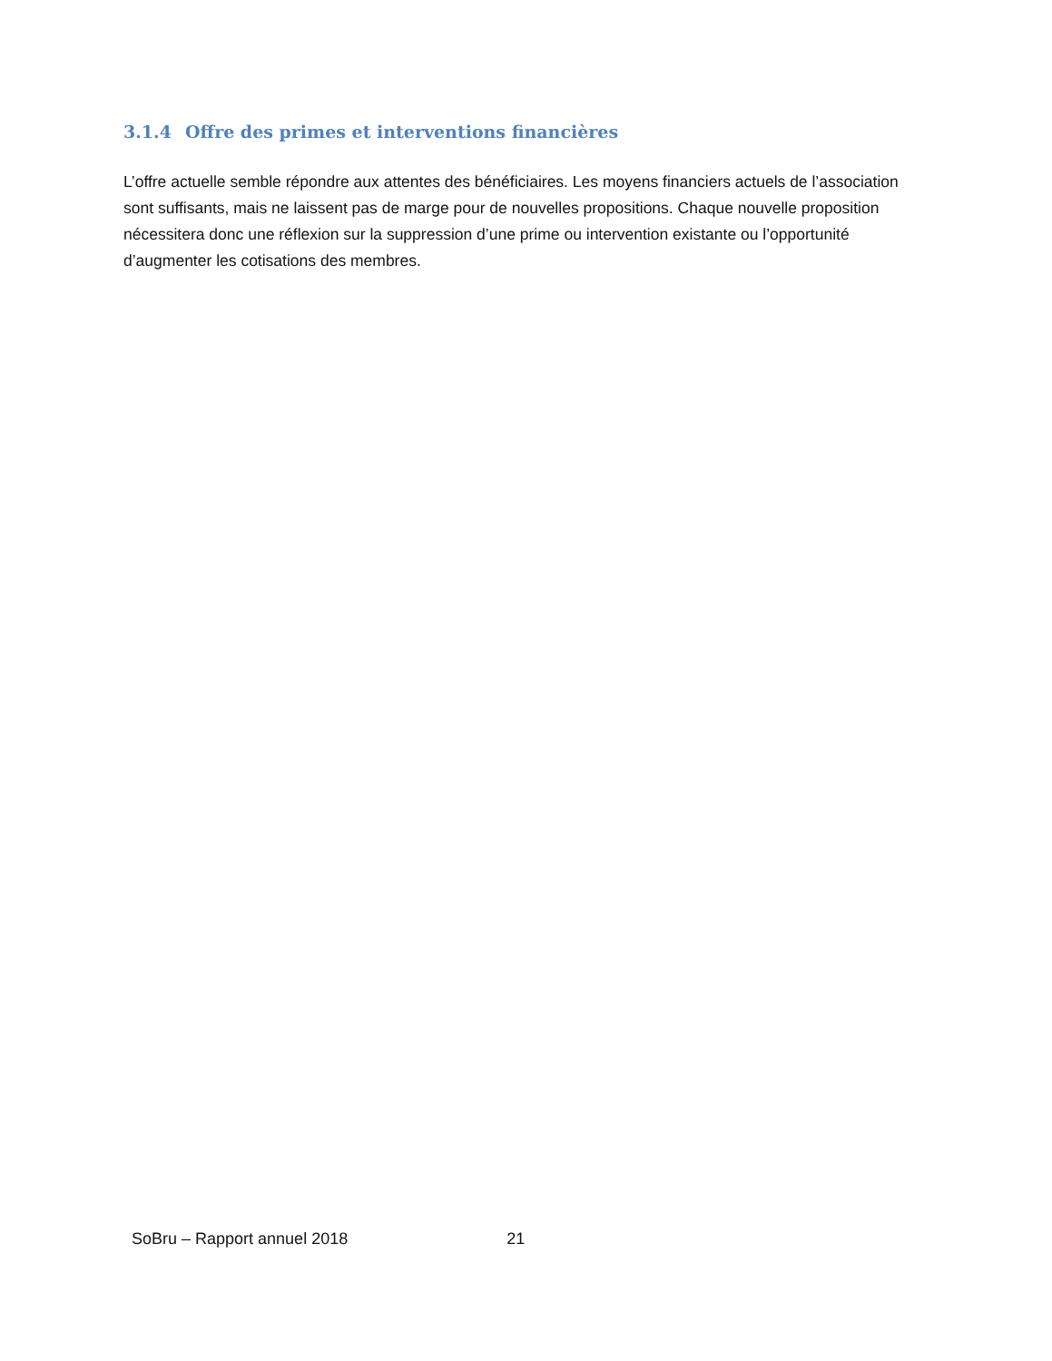3.1.4 Offre des primes et interventions financières
L’offre actuelle semble répondre aux attentes des bénéficiaires. Les moyens financiers actuels de l’association sont suffisants, mais ne laissent pas de marge pour de nouvelles propositions. Chaque nouvelle proposition nécessitera donc une réflexion sur la suppression d’une prime ou intervention existante ou l’opportunité d’augmenter les cotisations des membres.
SoBru – Rapport annuel 2018 21